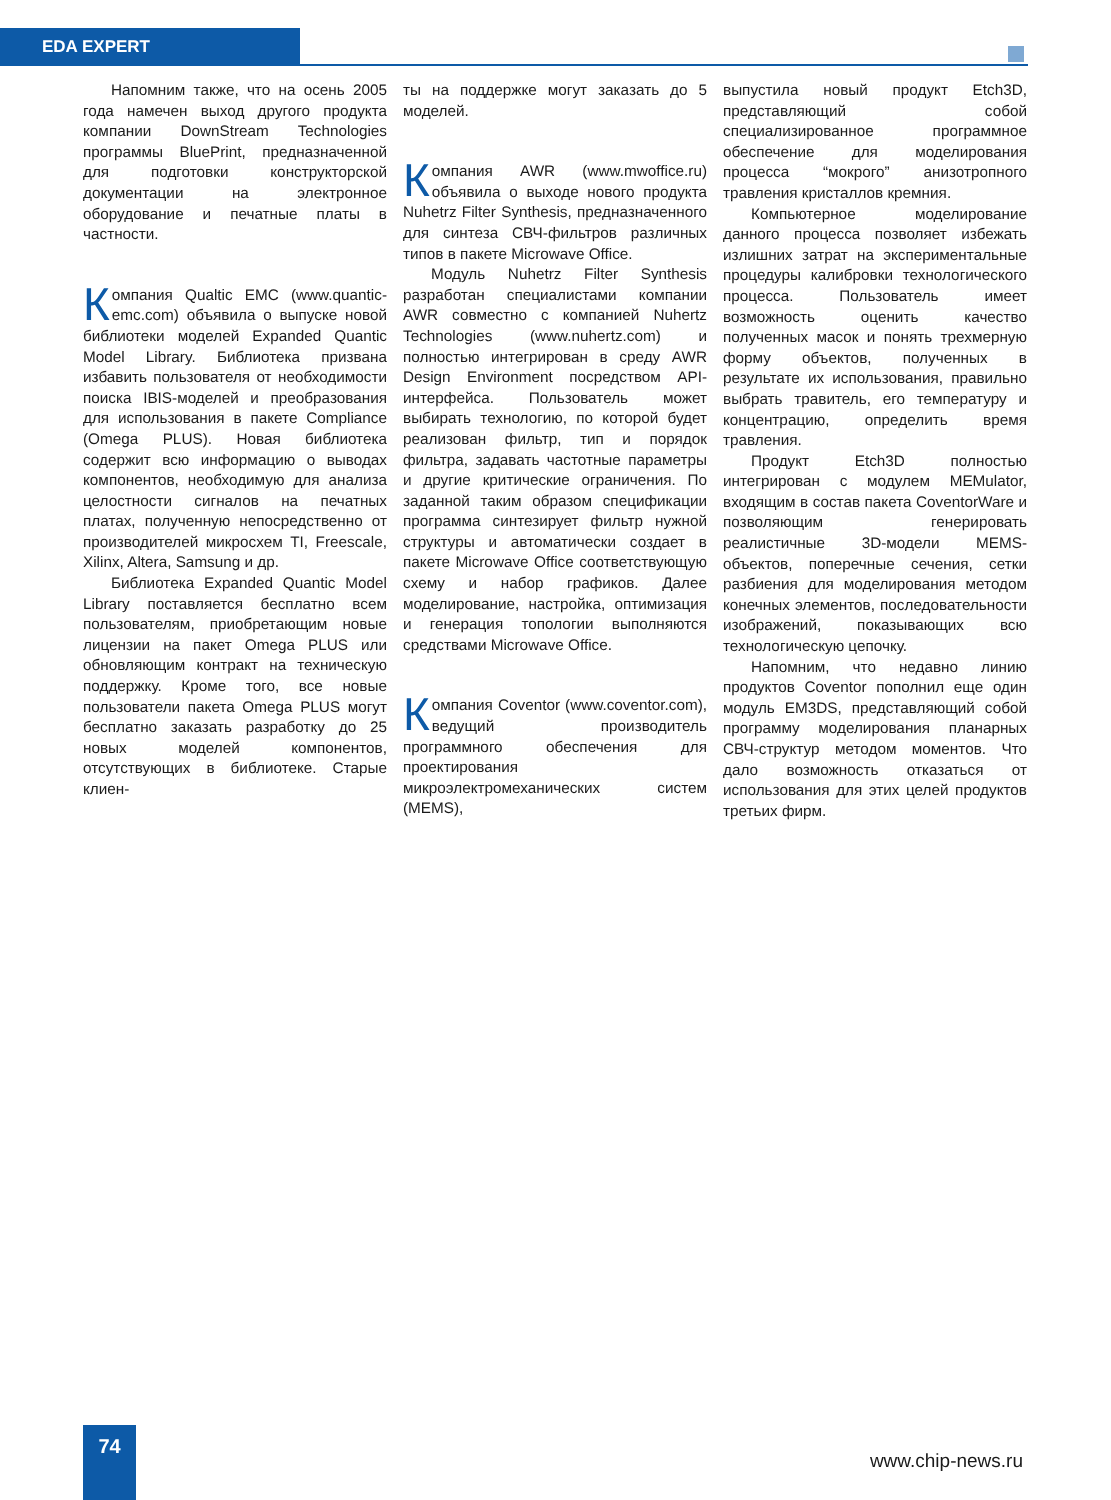EDA EXPERT
Напомним также, что на осень 2005 года намечен выход другого продукта компании DownStream Technologies программы BluePrint, предназначенной для подготовки конструкторской документации на электронное оборудование и печатные платы в частности.
Компания Qualtic EMC (www.quantic-emc.com) объявила о выпуске новой библиотеки моделей Expanded Quantic Model Library. Библиотека призвана избавить пользователя от необходимости поиска IBIS-моделей и преобразования для использования в пакете Compliance (Omega PLUS). Новая библиотека содержит всю информацию о выводах компонентов, необходимую для анализа целостности сигналов на печатных платах, полученную непосредственно от производителей микросхем TI, Freescale, Xilinx, Altera, Samsung и др.
Библиотека Expanded Quantic Model Library поставляется бесплатно всем пользователям, приобретающим новые лицензии на пакет Omega PLUS или обновляющим контракт на техническую поддержку. Кроме того, все новые пользователи пакета Omega PLUS могут бесплатно заказать разработку до 25 новых моделей компонентов, отсутствующих в библиотеке. Старые клиен-
ты на поддержке могут заказать до 5 моделей.
Компания AWR (www.mwoffice.ru) объявила о выходе нового продукта Nuhetrz Filter Synthesis, предназначенного для синтеза СВЧ-фильтров различных типов в пакете Microwave Office.
Модуль Nuhetrz Filter Synthesis разработан специалистами компании AWR совместно с компанией Nuhertz Technologies (www.nuhertz.com) и полностью интегрирован в среду AWR Design Environment посредством API-интерфейса. Пользователь может выбирать технологию, по которой будет реализован фильтр, тип и порядок фильтра, задавать частотные параметры и другие критические ограничения. По заданной таким образом спецификации программа синтезирует фильтр нужной структуры и автоматически создает в пакете Microwave Office соответствующую схему и набор графиков. Далее моделирование, настройка, оптимизация и генерация топологии выполняются средствами Microwave Office.
Компания Coventor (www.coventor.com), ведущий производитель программного обеспечения для проектирования микроэлектромеханических систем (MEMS),
выпустила новый продукт Etch3D, представляющий собой специализированное программное обеспечение для моделирования процесса “мокрого” анизотропного травления кристаллов кремния.
Компьютерное моделирование данного процесса позволяет избежать излишних затрат на экспериментальные процедуры калибровки технологического процесса. Пользователь имеет возможность оценить качество полученных масок и понять трехмерную форму объектов, полученных в результате их использования, правильно выбрать травитель, его температуру и концентрацию, определить время травления.
Продукт Etch3D полностью интегрирован с модулем MEMulator, входящим в состав пакета CoventorWare и позволяющим генерировать реалистичные 3D-модели MEMS-объектов, поперечные сечения, сетки разбиения для моделирования методом конечных элементов, последовательности изображений, показывающих всю технологическую цепочку.
Напомним, что недавно линию продуктов Coventor пополнил еще один модуль EM3DS, представляющий собой программу моделирования планарных СВЧ-структур методом моментов. Что дало возможность отказаться от использования для этих целей продуктов третьих фирм.
74
www.chip-news.ru